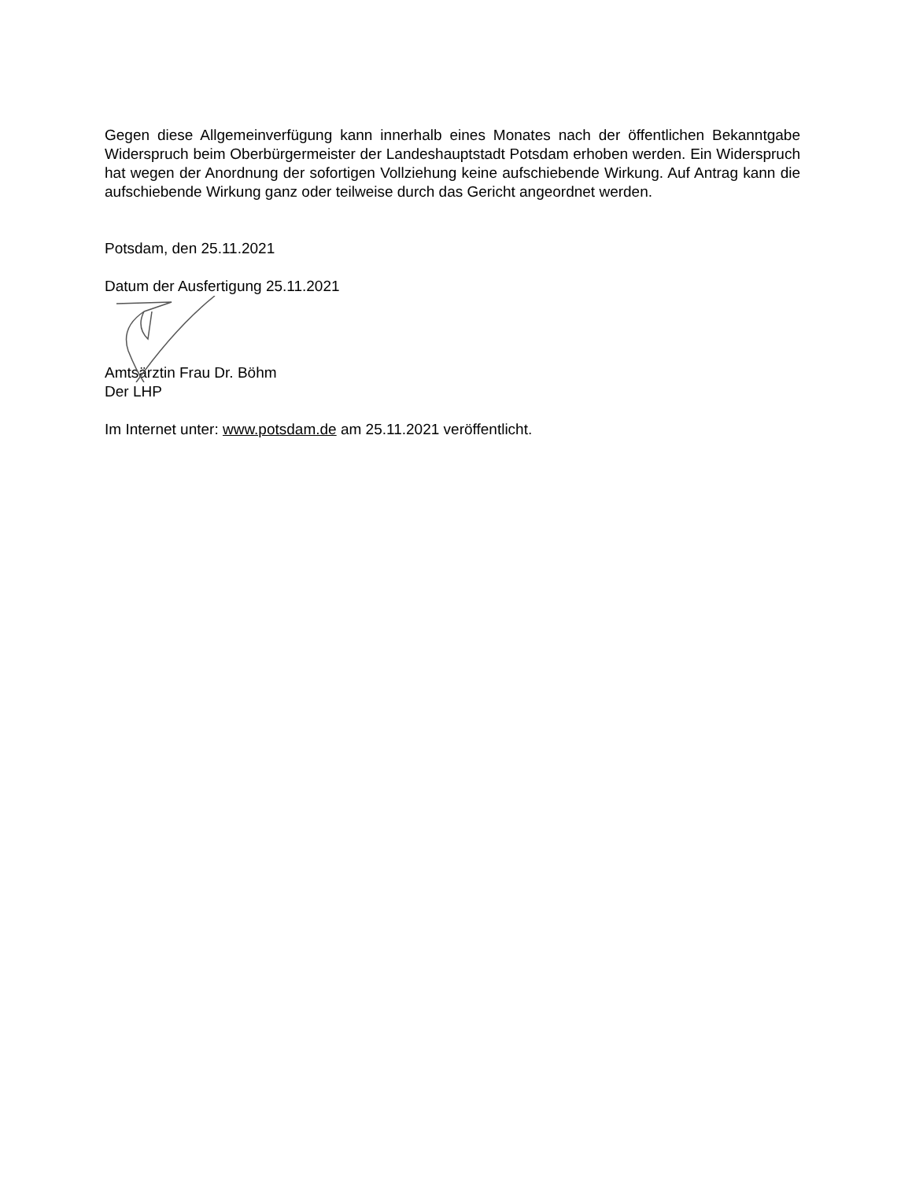Gegen diese Allgemeinverfügung kann innerhalb eines Monates nach der öffentlichen Bekanntgabe Widerspruch beim Oberbürgermeister der Landeshauptstadt Potsdam erhoben werden. Ein Widerspruch hat wegen der Anordnung der sofortigen Vollziehung keine aufschiebende Wirkung. Auf Antrag kann die aufschiebende Wirkung ganz oder teilweise durch das Gericht angeordnet werden.
Potsdam, den 25.11.2021
Datum der Ausfertigung 25.11.2021
Amtsärztin Frau Dr. Böhm
Der LHP
Im Internet unter: www.potsdam.de am 25.11.2021 veröffentlicht.